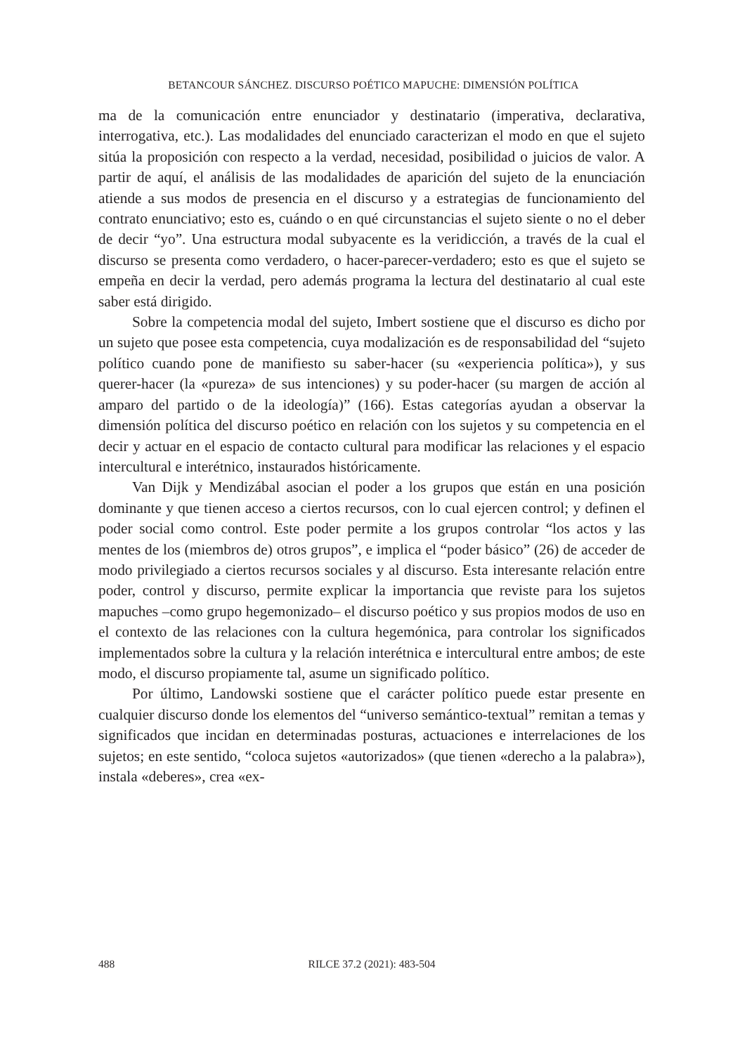BETANCOUR SÁNCHEZ. DISCURSO POÉTICO MAPUCHE: DIMENSIÓN POLÍTICA
ma de la comunicación entre enunciador y destinatario (imperativa, declarativa, interrogativa, etc.). Las modalidades del enunciado caracterizan el modo en que el sujeto sitúa la proposición con respecto a la verdad, necesidad, posibilidad o juicios de valor. A partir de aquí, el análisis de las modalidades de aparición del sujeto de la enunciación atiende a sus modos de presencia en el discurso y a estrategias de funcionamiento del contrato enunciativo; esto es, cuándo o en qué circunstancias el sujeto siente o no el deber de decir “yo”. Una estructura modal subyacente es la veridicción, a través de la cual el discurso se presenta como verdadero, o hacer-parecer-verdadero; esto es que el sujeto se empeña en decir la verdad, pero además programa la lectura del destinatario al cual este saber está dirigido.
Sobre la competencia modal del sujeto, Imbert sostiene que el discurso es dicho por un sujeto que posee esta competencia, cuya modalización es de responsabilidad del “sujeto político cuando pone de manifiesto su saber-hacer (su «experiencia política»), y sus querer-hacer (la «pureza» de sus intenciones) y su poder-hacer (su margen de acción al amparo del partido o de la ideología)” (166). Estas categorías ayudan a observar la dimensión política del discurso poético en relación con los sujetos y su competencia en el decir y actuar en el espacio de contacto cultural para modificar las relaciones y el espacio intercultural e interétnico, instaurados históricamente.
Van Dijk y Mendizábal asocian el poder a los grupos que están en una posición dominante y que tienen acceso a ciertos recursos, con lo cual ejercen control; y definen el poder social como control. Este poder permite a los grupos controlar “los actos y las mentes de los (miembros de) otros grupos”, e implica el “poder básico” (26) de acceder de modo privilegiado a ciertos recursos sociales y al discurso. Esta interesante relación entre poder, control y discurso, permite explicar la importancia que reviste para los sujetos mapuches –como grupo hegemonizado– el discurso poético y sus propios modos de uso en el contexto de las relaciones con la cultura hegemónica, para controlar los significados implementados sobre la cultura y la relación interétnica e intercultural entre ambos; de este modo, el discurso propiamente tal, asume un significado político.
Por último, Landowski sostiene que el carácter político puede estar presente en cualquier discurso donde los elementos del “universo semántico-textual” remitan a temas y significados que incidan en determinadas posturas, actuaciones e interrelaciones de los sujetos; en este sentido, “coloca sujetos «autorizados» (que tienen «derecho a la palabra»), instala «deberes», crea «ex-
488 RILCE 37.2 (2021): 483-504